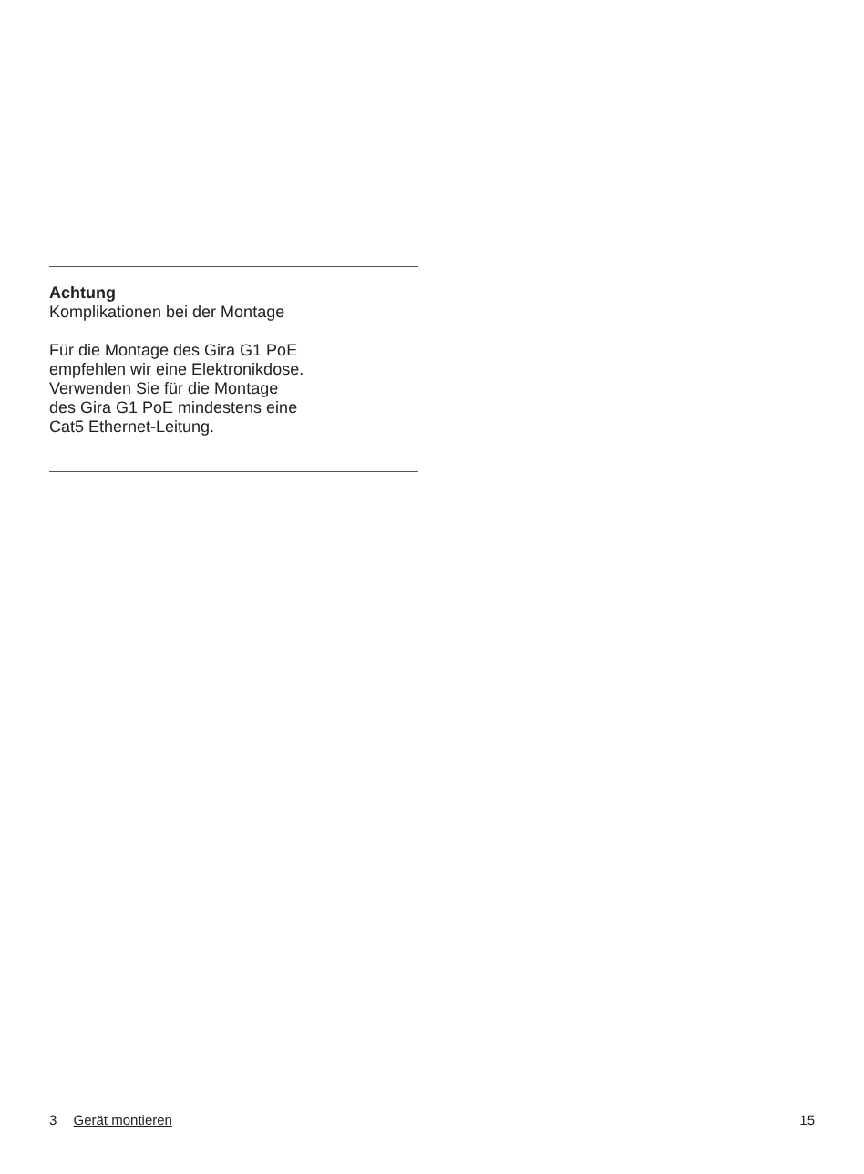Achtung
Komplikationen bei der Montage
Für die Montage des Gira G1 PoE
empfehlen wir eine Elektronikdose.
Verwenden Sie für die Montage
des Gira G1 PoE mindestens eine
Cat5 Ethernet-Leitung.
3 Gerät montieren 15